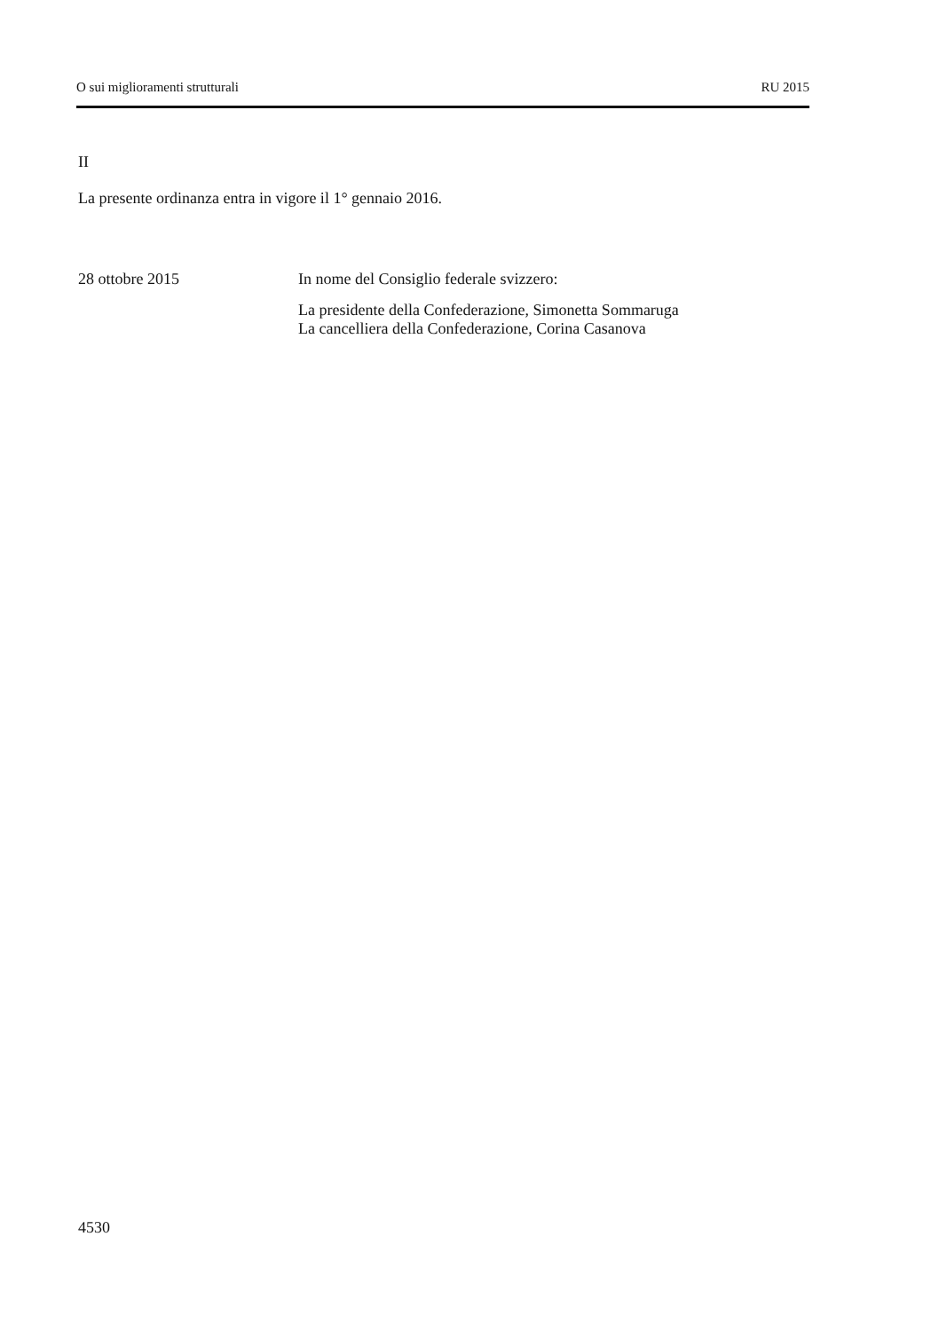O sui miglioramenti strutturali RU 2015
II
La presente ordinanza entra in vigore il 1° gennaio 2016.
28 ottobre 2015 In nome del Consiglio federale svizzero:
La presidente della Confederazione, Simonetta Sommaruga
La cancelliera della Confederazione, Corina Casanova
4530